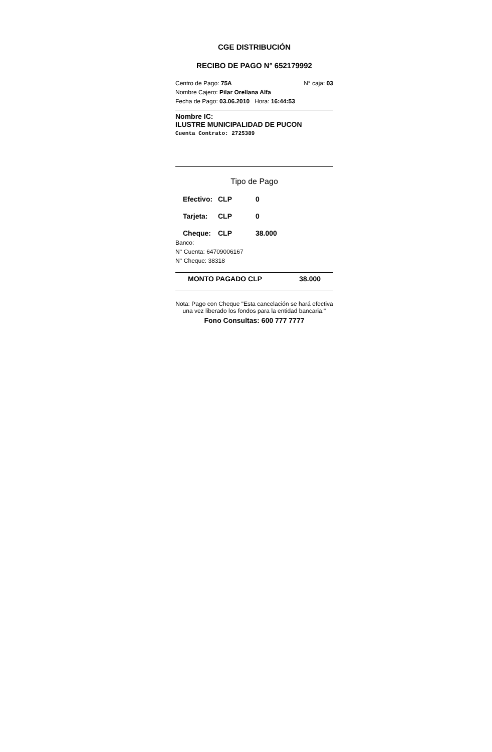CGE DISTRIBUCIÓN
RECIBO DE PAGO N° 652179992
Centro de Pago: 75A N° caja: 03
Nombre Cajero: Pilar Orellana Alfa
Fecha de Pago: 03.06.2010 Hora: 16:44:53
Nombre IC:
ILUSTRE MUNICIPALIDAD DE PUCON
Cuenta Contrato: 2725389
Tipo de Pago
Efectivo: CLP 0
Tarjeta: CLP 0
Cheque: CLP 38.000
Banco:
N° Cuenta: 64709006167
N° Cheque: 38318
MONTO PAGADO CLP 38.000
Nota: Pago con Cheque "Esta cancelación se hará efectiva una vez liberado los fondos para la entidad bancaria."
Fono Consultas: 600 777 7777